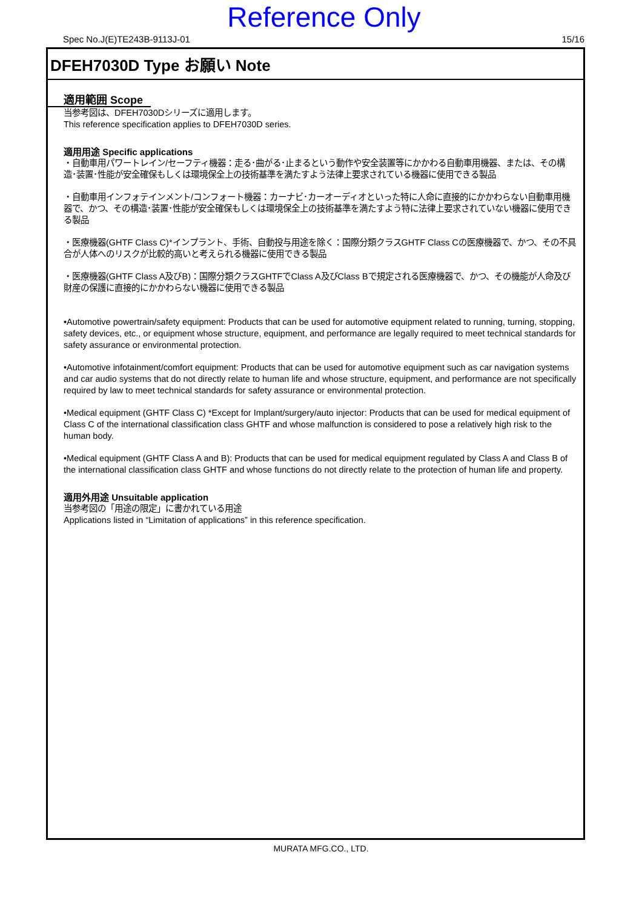Reference Only
Spec No.J(E)TE243B-9113J-01 15/16
DFEH7030D Type お願い Note
適用範囲 Scope
当参考図は、DFEH7030Dシリーズに適用します。
This reference specification applies to DFEH7030D series.
適用用途 Specific applications
・自動車用パワートレイン/セーフティ機器：走る･曲がる･止まるという動作や安全装置等にかかわる自動車用機器、または、その構造･装置･性能が安全確保もしくは環境保全上の技術基準を満たすよう法律上要求されている機器に使用できる製品
・自動車用インフォテインメント/コンフォート機器：カーナビ･カーオーディオといった特に人命に直接的にかかわらない自動車用機器で、かつ、その構造･装置･性能が安全確保もしくは環境保全上の技術基準を満たすよう特に法律上要求されていない機器に使用できる製品
・医療機器(GHTF Class C)*インプラント、手術、自動投与用途を除く：国際分類クラスGHTF Class Cの医療機器で、かつ、その不具合が人体へのリスクが比較的高いと考えられる機器に使用できる製品
・医療機器(GHTF Class A及びB)：国際分類クラスGHTFでClass A及びClass Bで規定される医療機器で、かつ、その機能が人命及び財産の保護に直接的にかかわらない機器に使用できる製品
•Automotive powertrain/safety equipment: Products that can be used for automotive equipment related to running, turning, stopping, safety devices, etc., or equipment whose structure, equipment, and performance are legally required to meet technical standards for safety assurance or environmental protection.
•Automotive infotainment/comfort equipment: Products that can be used for automotive equipment such as car navigation systems and car audio systems that do not directly relate to human life and whose structure, equipment, and performance are not specifically required by law to meet technical standards for safety assurance or environmental protection.
•Medical equipment (GHTF Class C) *Except for Implant/surgery/auto injector: Products that can be used for medical equipment of Class C of the international classification class GHTF and whose malfunction is considered to pose a relatively high risk to the human body.
•Medical equipment (GHTF Class A and B): Products that can be used for medical equipment regulated by Class A and Class B of the international classification class GHTF and whose functions do not directly relate to the protection of human life and property.
適用外用途 Unsuitable application
当参考図の「用途の限定」に書かれている用途
Applications listed in “Limitation of applications” in this reference specification.
MURATA MFG.CO., LTD.